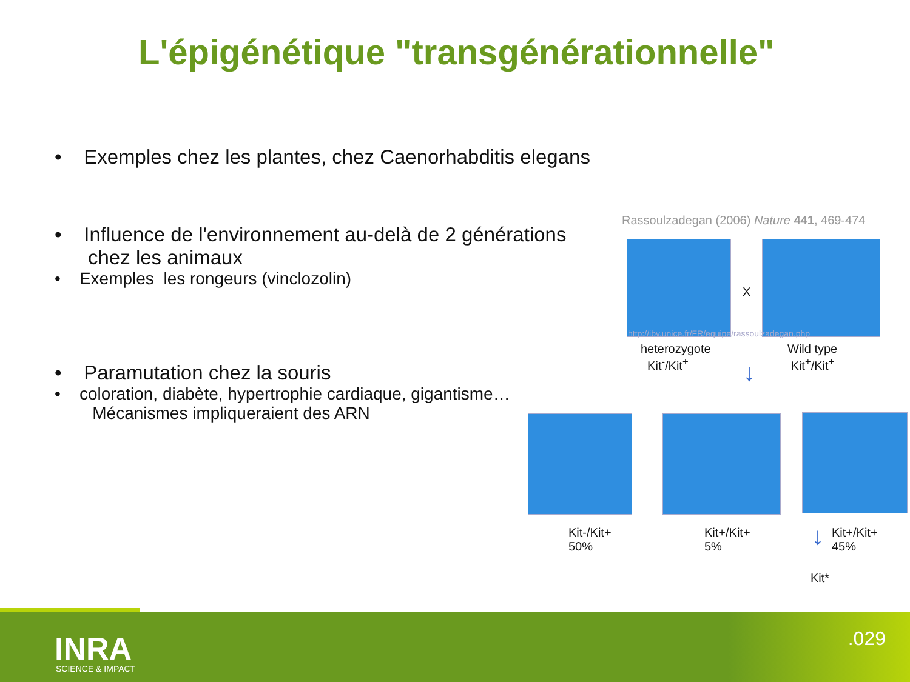L'épigénétique "transgénérationnelle"
• Exemples chez les plantes, chez Caenorhabditis elegans
• Influence de l'environnement au-delà de 2 générations
chez les animaux
• Exemples les rongeurs (vinclozolin)
• Paramutation chez la souris
• coloration, diabète, hypertrophie cardiaque, gigantisme…
Mécanismes impliqueraient des ARN
Rassoulzadegan (2006) Nature 441, 469-474
X
http://ibv.unice.fr/FR/equipe/rassoulzadegan.php
heterozygote
Kit<sup>-</sup>/Kit<sup>+</sup>
Wild type
Kit<sup>+</sup>/Kit<sup>+</sup>
↓
Kit-/Kit+
50%
Kit+/Kit+
5%
↓
Kit+/Kit+
45%
Kit*
INRA
SCIENCE & IMPACT
.029